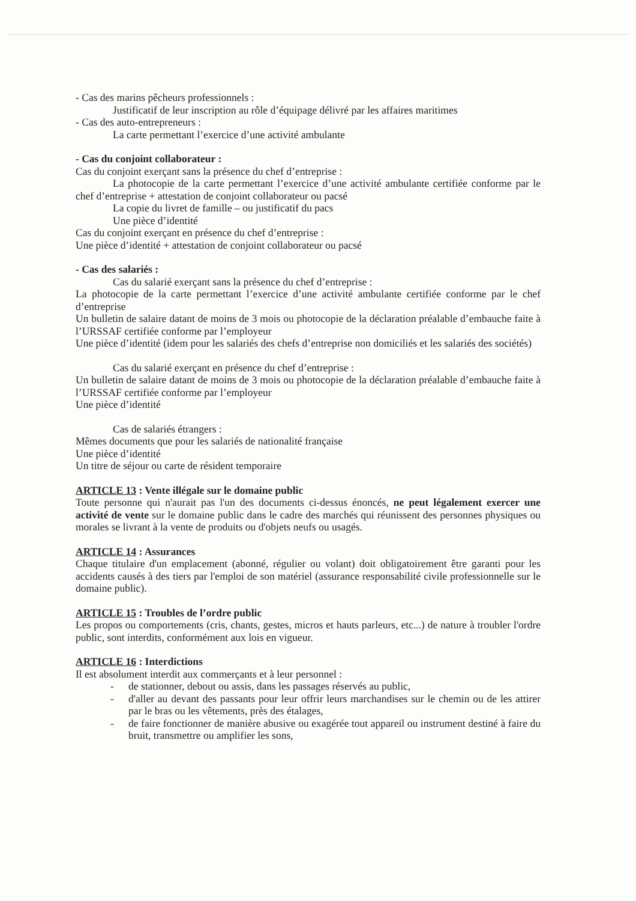- Cas des marins pêcheurs professionnels :
Justificatif de leur inscription au rôle d’équipage délivré par les affaires maritimes
- Cas des auto-entrepreneurs :
La carte permettant l’exercice d’une activité ambulante
- Cas du conjoint collaborateur :
Cas du conjoint exerçant sans la présence du chef d’entreprise :
La photocopie de la carte permettant l’exercice d’une activité ambulante certifiée conforme par le chef d’entreprise + attestation de conjoint collaborateur ou pacsé
La copie du livret de famille – ou justificatif du pacs
Une pièce d’identité
Cas du conjoint exerçant en présence du chef d’entreprise :
Une pièce d’identité + attestation de conjoint collaborateur ou pacsé
- Cas des salariés :
Cas du salarié exerçant sans la présence du chef d’entreprise :
La photocopie de la carte permettant l’exercice d’une activité ambulante certifiée conforme par le chef d’entreprise
Un bulletin de salaire datant de moins de 3 mois ou photocopie de la déclaration préalable d’embauche faite à l’URSSAF certifiée conforme par l’employeur
Une pièce d’identité (idem pour les salariés des chefs d’entreprise non domiciliés et les salariés des sociétés)
Cas du salarié exerçant en présence du chef d’entreprise :
Un bulletin de salaire datant de moins de 3 mois ou photocopie de la déclaration préalable d’embauche faite à l’URSSAF certifiée conforme par l’employeur
Une pièce d’identité
Cas de salariés étrangers :
Mêmes documents que pour les salariés de nationalité française
Une pièce d’identité
Un titre de séjour ou carte de résident temporaire
ARTICLE 13 : Vente illégale sur le domaine public
Toute personne qui n'aurait pas l'un des documents ci-dessus énoncés, ne peut légalement exercer une activité de vente sur le domaine public dans le cadre des marchés qui réunissent des personnes physiques ou morales se livrant à la vente de produits ou d'objets neufs ou usagés.
ARTICLE 14 : Assurances
Chaque titulaire d'un emplacement (abonné, régulier ou volant) doit obligatoirement être garanti pour les accidents causés à des tiers par l'emploi de son matériel (assurance responsabilité civile professionnelle sur le domaine public).
ARTICLE 15 : Troubles de l’ordre public
Les propos ou comportements (cris, chants, gestes, micros et hauts parleurs, etc...) de nature à troubler l'ordre public, sont interdits, conformément aux lois en vigueur.
ARTICLE 16 : Interdictions
Il est absolument interdit aux commerçants et à leur personnel :
- de stationner, debout ou assis, dans les passages réservés au public,
- d'aller au devant des passants pour leur offrir leurs marchandises sur le chemin ou de les attirer par le bras ou les vêtements, près des étalages,
- de faire fonctionner de manière abusive ou exagérée tout appareil ou instrument destiné à faire du bruit, transmettre ou amplifier les sons,